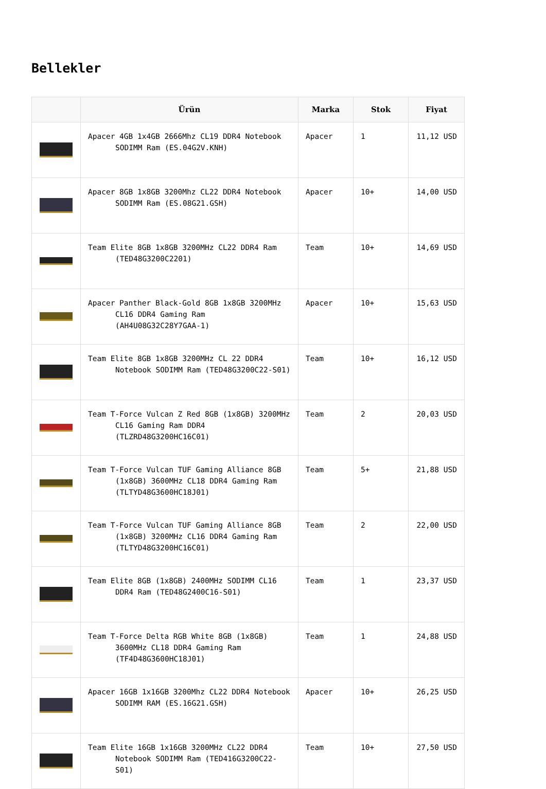Bellekler
| | Ürün | Marka | Stok | Fiyat |
| --- | --- | --- | --- | --- |
| | Apacer 4GB 1x4GB 2666Mhz CL19 DDR4 Notebook SODIMM Ram (ES.04G2V.KNH) | Apacer | 1 | 11,12 USD |
| | Apacer 8GB 1x8GB 3200Mhz CL22 DDR4 Notebook SODIMM Ram (ES.08G21.GSH) | Apacer | 10+ | 14,00 USD |
| | Team Elite 8GB 1x8GB 3200MHz CL22 DDR4 Ram (TED48G3200C2201) | Team | 10+ | 14,69 USD |
| | Apacer Panther Black-Gold 8GB 1x8GB 3200MHz CL16 DDR4 Gaming Ram (AH4U08G32C28Y7GAA-1) | Apacer | 10+ | 15,63 USD |
| | Team Elite 8GB 1x8GB 3200MHz CL 22 DDR4 Notebook SODIMM Ram (TED48G3200C22-S01) | Team | 10+ | 16,12 USD |
| | Team T-Force Vulcan Z Red 8GB (1x8GB) 3200MHz CL16 Gaming Ram DDR4 (TLZRD48G3200HC16C01) | Team | 2 | 20,03 USD |
| | Team T-Force Vulcan TUF Gaming Alliance 8GB (1x8GB) 3600MHz CL18 DDR4 Gaming Ram (TLTYD48G3600HC18J01) | Team | 5+ | 21,88 USD |
| | Team T-Force Vulcan TUF Gaming Alliance 8GB (1x8GB) 3200MHz CL16 DDR4 Gaming Ram (TLTYD48G3200HC16C01) | Team | 2 | 22,00 USD |
| | Team Elite 8GB (1x8GB) 2400MHz SODIMM CL16 DDR4 Ram (TED48G2400C16-S01) | Team | 1 | 23,37 USD |
| | Team T-Force Delta RGB White 8GB (1x8GB) 3600MHz CL18 DDR4 Gaming Ram (TF4D48G3600HC18J01) | Team | 1 | 24,88 USD |
| | Apacer 16GB 1x16GB 3200Mhz CL22 DDR4 Notebook SODIMM RAM (ES.16G21.GSH) | Apacer | 10+ | 26,25 USD |
| | Team Elite 16GB 1x16GB 3200MHz CL22 DDR4 Notebook SODIMM Ram (TED416G3200C22-S01) | Team | 10+ | 27,50 USD |